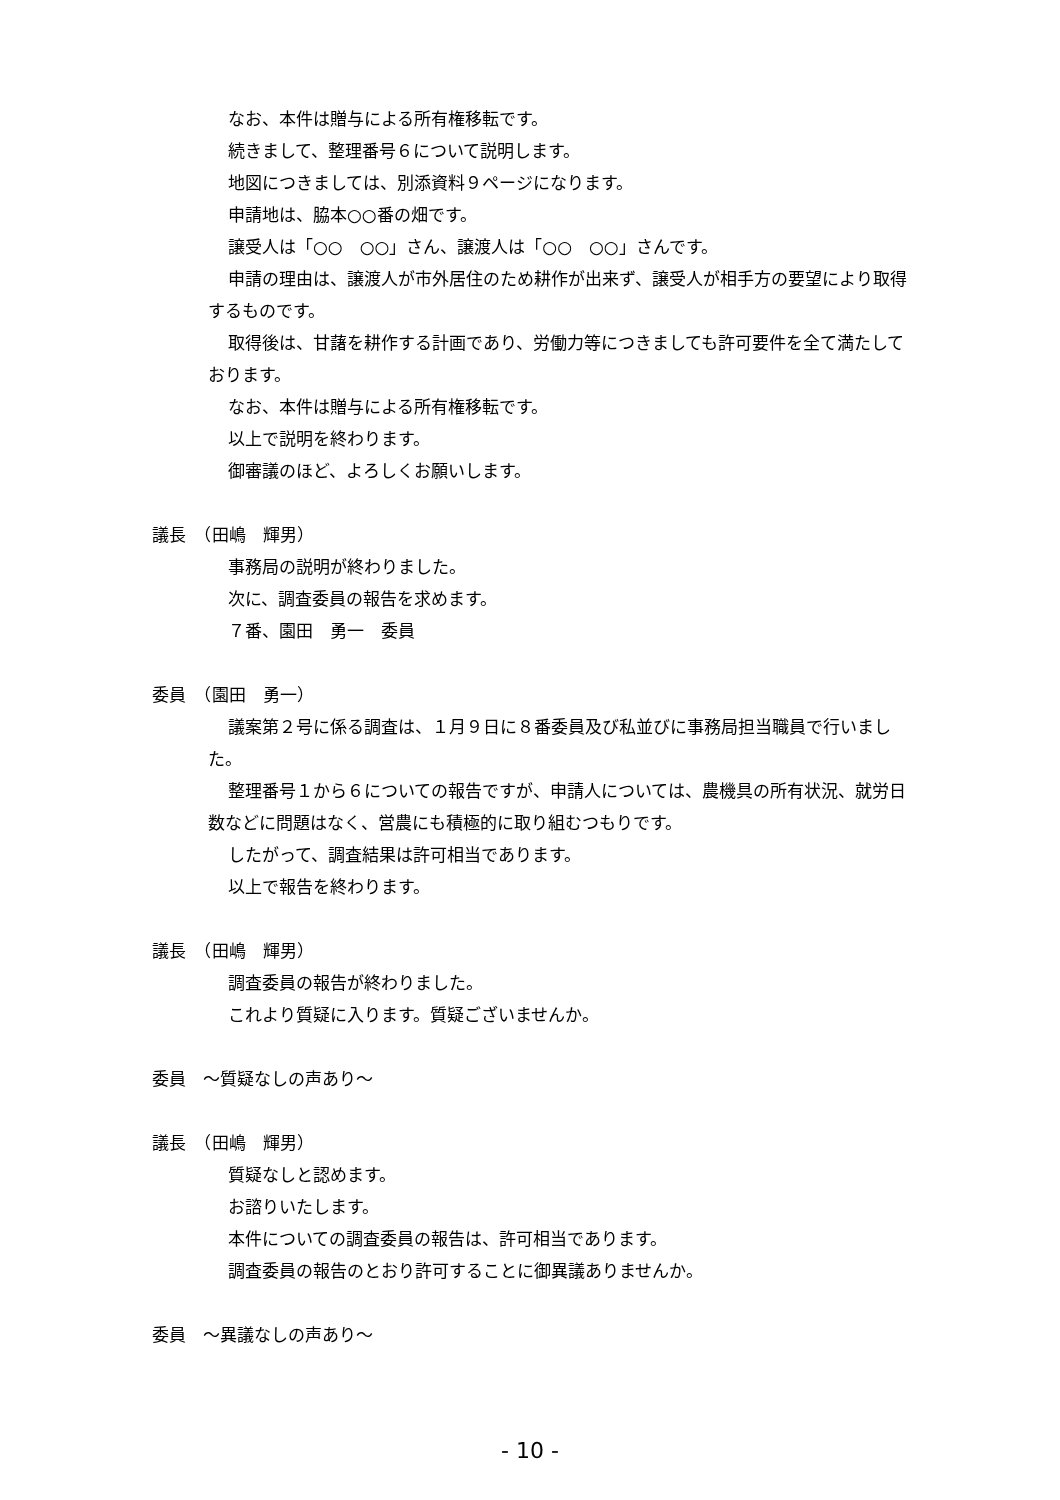なお、本件は贈与による所有権移転です。
続きまして、整理番号６について説明します。
地図につきましては、別添資料９ページになります。
申請地は、脇本○○番の畑です。
譲受人は「○○　○○」さん、譲渡人は「○○　○○」さんです。
申請の理由は、譲渡人が市外居住のため耕作が出来ず、譲受人が相手方の要望により取得するものです。
取得後は、甘藷を耕作する計画であり、労働力等につきましても許可要件を全て満たしております。
なお、本件は贈与による所有権移転です。
以上で説明を終わります。
御審議のほど、よろしくお願いします。
議長　（田嶋　輝男）
事務局の説明が終わりました。
次に、調査委員の報告を求めます。
７番、園田　勇一　委員
委員　（園田　勇一）
議案第２号に係る調査は、１月９日に８番委員及び私並びに事務局担当職員で行いました。
整理番号１から６についての報告ですが、申請人については、農機具の所有状況、就労日数などに問題はなく、営農にも積極的に取り組むつもりです。
したがって、調査結果は許可相当であります。
以上で報告を終わります。
議長　（田嶋　輝男）
調査委員の報告が終わりました。
これより質疑に入ります。質疑ございませんか。
委員　～質疑なしの声あり～
議長　（田嶋　輝男）
質疑なしと認めます。
お諮りいたします。
本件についての調査委員の報告は、許可相当であります。
調査委員の報告のとおり許可することに御異議ありませんか。
委員　～異議なしの声あり～
- 10 -